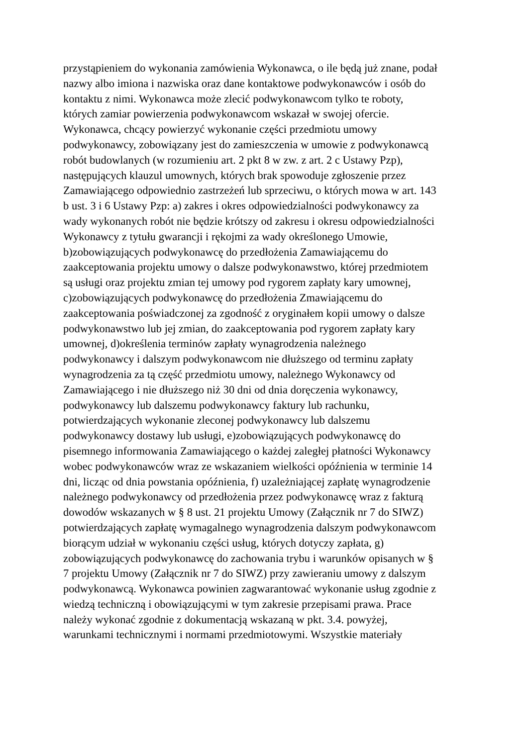przystąpieniem do wykonania zamówienia Wykonawca, o ile będą już znane, podał
nazwy albo imiona i nazwiska oraz dane kontaktowe podwykonawców i osób do
kontaktu z nimi. Wykonawca może zlecić podwykonawcom tylko te roboty,
których zamiar powierzenia podwykonawcom wskazał w swojej ofercie.
Wykonawca, chcący powierzyć wykonanie części przedmiotu umowy
podwykonawcy, zobowiązany jest do zamieszczenia w umowie z podwykonawcą
robót budowlanych (w rozumieniu art. 2 pkt 8 w zw. z art. 2 c Ustawy Pzp),
następujących klauzul umownych, których brak spowoduje zgłoszenie przez
Zamawiającego odpowiednio zastrzeżeń lub sprzeciwu, o których mowa w art. 143
b ust. 3 i 6 Ustawy Pzp: a) zakres i okres odpowiedzialności podwykonawcy za
wady wykonanych robót nie będzie krótszy od zakresu i okresu odpowiedzialności
Wykonawcy z tytułu gwarancji i rękojmi za wady określonego Umowie,
b)zobowiązujących podwykonawcę do przedłożenia Zamawiającemu do
zaakceptowania projektu umowy o dalsze podwykonawstwo, której przedmiotem
są usługi oraz projektu zmian tej umowy pod rygorem zapłaty kary umownej,
c)zobowiązujących podwykonawcę do przedłożenia Zmawiającemu do
zaakceptowania poświadczonej za zgodność z oryginałem kopii umowy o dalsze
podwykonawstwo lub jej zmian, do zaakceptowania pod rygorem zapłaty kary
umownej, d)określenia terminów zapłaty wynagrodzenia należnego
podwykonawcy i dalszym podwykonawcom nie dłuższego od terminu zapłaty
wynagrodzenia za tą część przedmiotu umowy, należnego Wykonawcy od
Zamawiającego i nie dłuższego niż 30 dni od dnia doręczenia wykonawcy,
podwykonawcy lub dalszemu podwykonawcy faktury lub rachunku,
potwierdzających wykonanie zleconej podwykonawcy lub dalszemu
podwykonawcy dostawy lub usługi, e)zobowiązujących podwykonawcę do
pisemnego informowania Zamawiającego o każdej zaległej płatności Wykonawcy
wobec podwykonawców wraz ze wskazaniem wielkości opóźnienia w terminie 14
dni, licząc od dnia powstania opóźnienia, f) uzależniającej zapłatę wynagrodzenie
należnego podwykonawcy od przedłożenia przez podwykonawcę wraz z fakturą
dowodów wskazanych w § 8 ust. 21 projektu Umowy (Załącznik nr 7 do SIWZ)
potwierdzających zapłatę wymagalnego wynagrodzenia dalszym podwykonawcom
biorącym udział w wykonaniu części usług, których dotyczy zapłata, g)
zobowiązujących podwykonawcę do zachowania trybu i warunków opisanych w §
7 projektu Umowy (Załącznik nr 7 do SIWZ) przy zawieraniu umowy z dalszym
podwykonawcą. Wykonawca powinien zagwarantować wykonanie usług zgodnie z
wiedzą techniczną i obowiązującymi w tym zakresie przepisami prawa. Prace
należy wykonać zgodnie z dokumentacją wskazaną w pkt. 3.4. powyżej,
warunkami technicznymi i normami przedmiotowymi. Wszystkie materiały